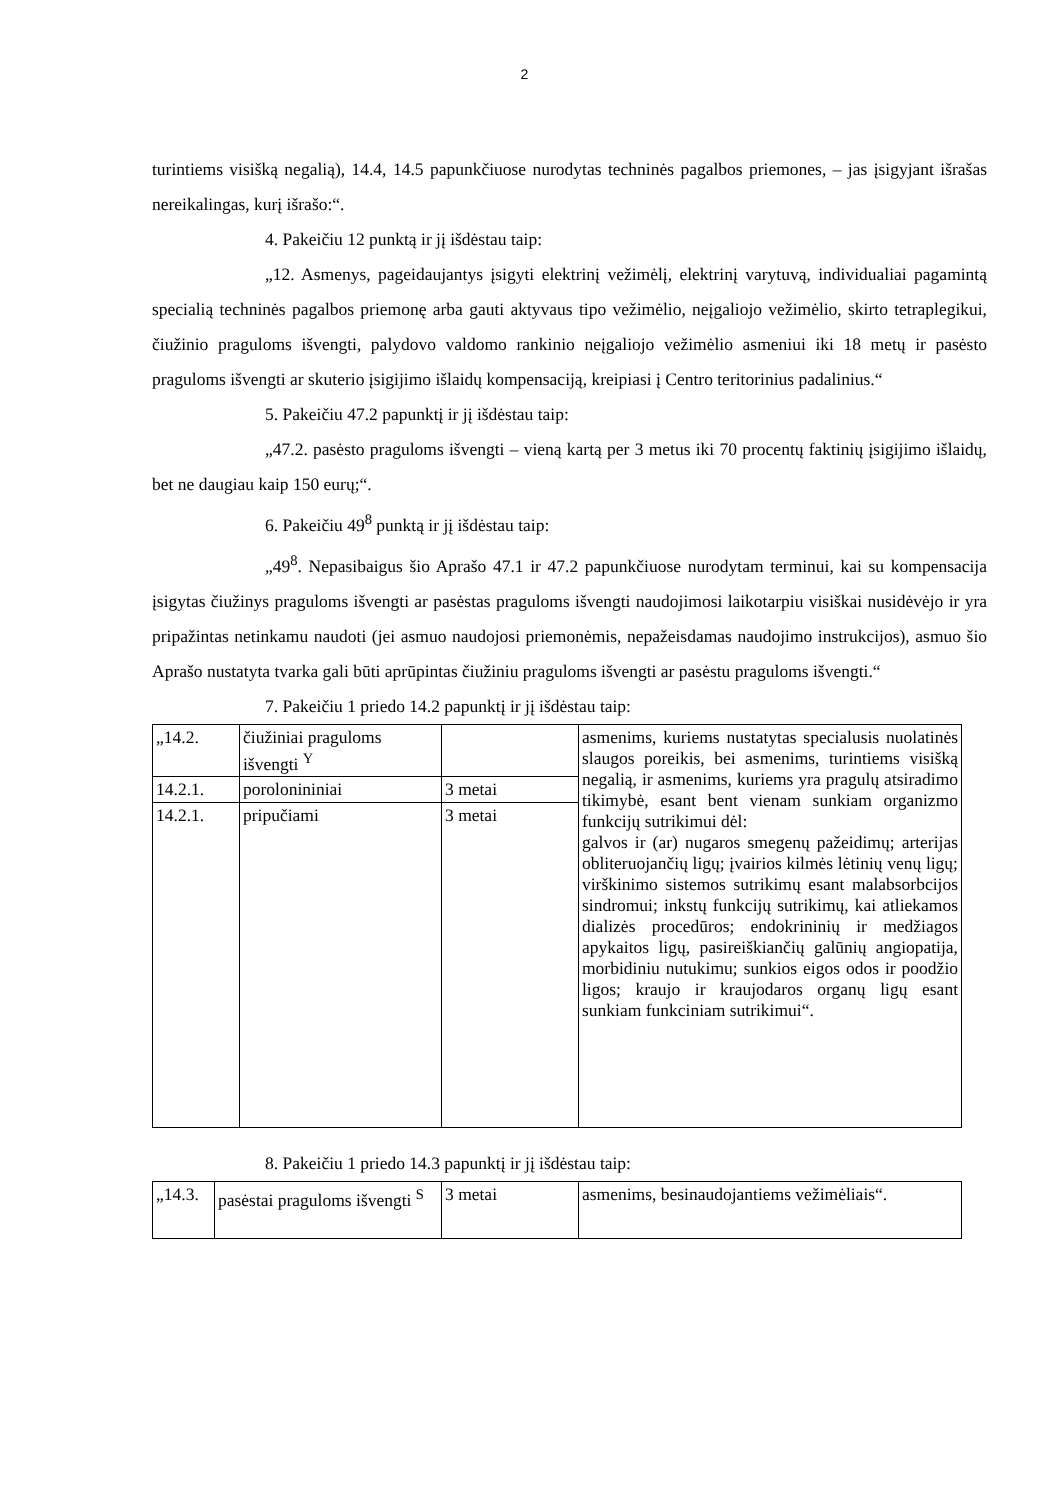2
turintiems visišką negalią), 14.4, 14.5 papunkčiuose nurodytas techninės pagalbos priemones, – jas įsigyjant išrašas nereikalingas, kurį išrašo:“.
4. Pakeičiu 12 punktą ir jį išdėstau taip:
„12. Asmenys, pageidaujantys įsigyti elektrinį vežimėlį, elektrinį varytuvą, individualiai pagamintą specialią techninės pagalbos priemonę arba gauti aktyvaus tipo vežimėlio, neįgaliojo vežimėlio, skirto tetraplegikui, čiužinio praguloms išvengti, palydovo valdomo rankinio neįgaliojo vežimėlio asmeniui iki 18 metų ir pasėsto praguloms išvengti ar skuterio įsigijimo išlaidų kompensaciją, kreipiasi į Centro teritorinius padalinius.“
5. Pakeičiu 47.2 papunktį ir jį išdėstau taip:
„47.2. pasėsto praguloms išvengti – vieną kartą per 3 metus iki 70 procentų faktinių įsigijimo išlaidų, bet ne daugiau kaip 150 eurų;“.
6. Pakeičiu 49<sup>8</sup> punktą ir jį išdėstau taip:
„49<sup>8</sup>. Nepasibaigus šio Aprašo 47.1 ir 47.2 papunkčiuose nurodytam terminui, kai su kompensacija įsigytas čiužinys praguloms išvengti ar pasėstas praguloms išvengti naudojimosi laikotarpiu visiškai nusidėvėjo ir yra pripažintas netinkamu naudoti (jei asmuo naudojosi priemonėmis, nepažeisdamas naudojimo instrukcijos), asmuo šio Aprašo nustatyta tvarka gali būti aprūpintas čiužiniu praguloms išvengti ar pasėstu praguloms išvengti.“
7. Pakeičiu 1 priedo 14.2 papunktį ir jį išdėstau taip:
| „14.2. | čiužiniai praguloms išvengti <sup>Y</sup> | | asmenims, kuriems nustatytas specialusis nuolatinės slaugos poreikis, bei asmenims, turintiems visišką negalią, ir asmenims, kuriems yra pragulų atsiradimo tikimybė, esant bent vienam sunkiam organizmo funkcijų sutrikimui dėl: galvos ir (ar) nugaros smegenų pažeidimų; arterijas obliteruojančių ligų; įvairios kilmės lėtinių venų ligų; virškinimo sistemos sutrikimų esant malabsorbcijos sindromui; inkstų funkcijų sutrikimų, kai atliekamos dializės procedūros; endokrininių ir medžiagos apykaitos ligų, pasireiškiančių galūnių angiopatija, morbidiniu nutukimu; sunkios eigos odos ir poodžio ligos; kraujo ir kraujodaros organų ligų esant sunkiam funkciniam sutrikimui“. |
| 14.2.1. | porolonininiai | 3 metai | |
| 14.2.1. | pripučiami | 3 metai | |
8. Pakeičiu 1 priedo 14.3 papunktį ir jį išdėstau taip:
| „14.3. | pasėstai praguloms išvengti <sup>S</sup> | 3 metai | asmenims, besinaudojantiems vežimėliais“. |